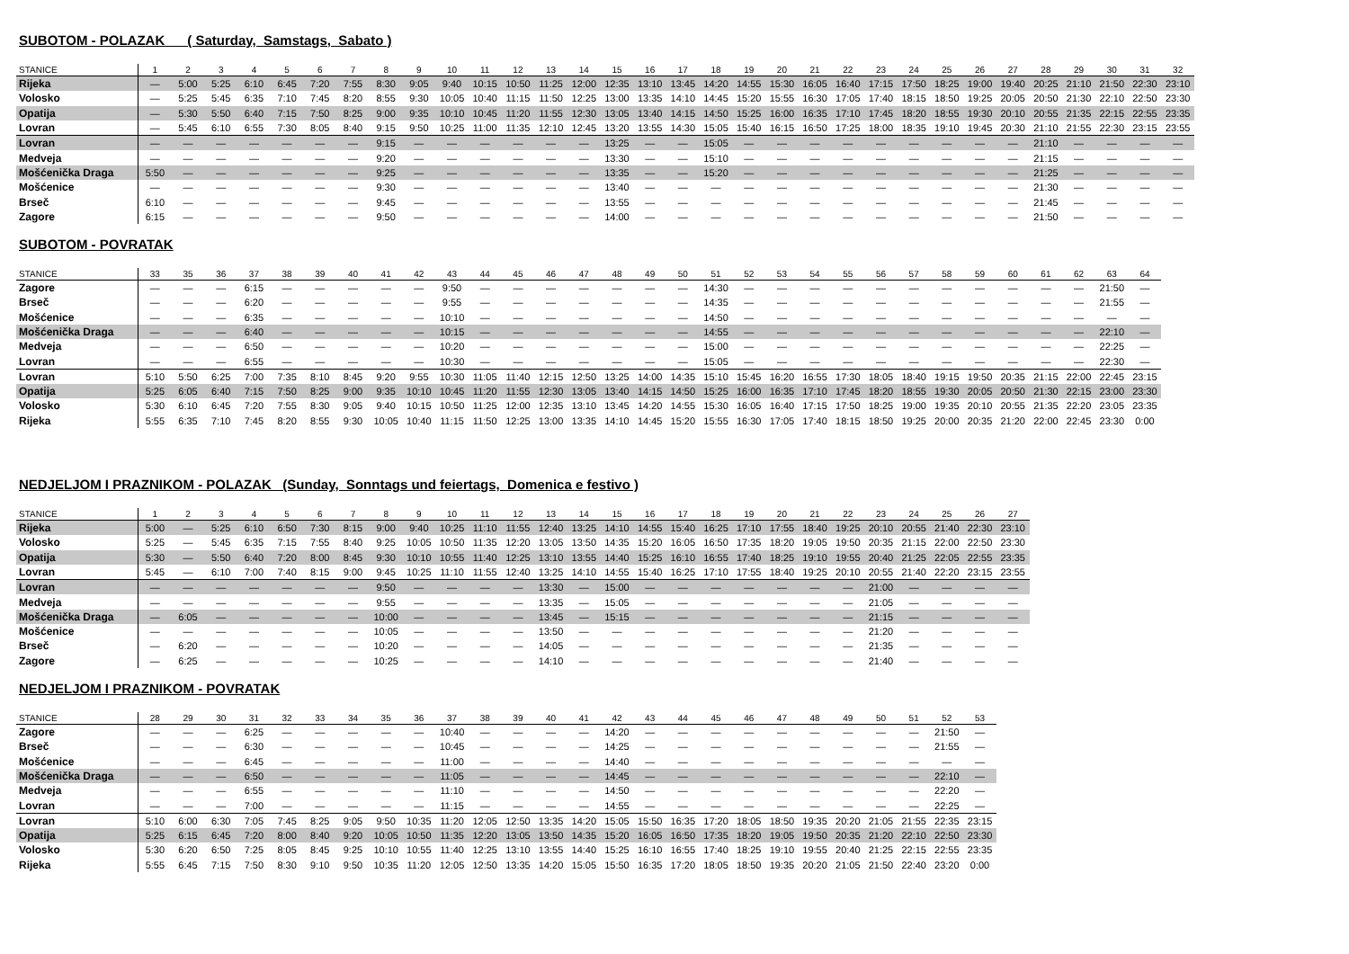SUBOTOM - POLAZAK ( Saturday, Samstags, Sabato )
| STANICE | 1 | 2 | 3 | 4 | 5 | 6 | 7 | 8 | 9 | 10 | 11 | 12 | 13 | 14 | 15 | 16 | 17 | 18 | 19 | 20 | 21 | 22 | 23 | 24 | 25 | 26 | 27 | 28 | 29 | 30 | 31 | 32 |
| --- | --- | --- | --- | --- | --- | --- | --- | --- | --- | --- | --- | --- | --- | --- | --- | --- | --- | --- | --- | --- | --- | --- | --- | --- | --- | --- | --- | --- | --- | --- | --- | --- |
| Rijeka | — | 5:00 | 5:25 | 6:10 | 6:45 | 7:20 | 7:55 | 8:30 | 9:05 | 9:40 | 10:15 | 10:50 | 11:25 | 12:00 | 12:35 | 13:10 | 13:45 | 14:20 | 14:55 | 15:30 | 16:05 | 16:40 | 17:15 | 17:50 | 18:25 | 19:00 | 19:40 | 20:25 | 21:10 | 21:50 | 22:30 | 23:10 |
| Volosko | — | 5:25 | 5:45 | 6:35 | 7:10 | 7:45 | 8:20 | 8:55 | 9:30 | 10:05 | 10:40 | 11:15 | 11:50 | 12:25 | 13:00 | 13:35 | 14:10 | 14:45 | 15:20 | 15:55 | 16:30 | 17:05 | 17:40 | 18:15 | 18:50 | 19:25 | 20:05 | 20:50 | 21:30 | 22:10 | 22:50 | 23:30 |
| Opatija | — | 5:30 | 5:50 | 6:40 | 7:15 | 7:50 | 8:25 | 9:00 | 9:35 | 10:10 | 10:45 | 11:20 | 11:55 | 12:30 | 13:05 | 13:40 | 14:15 | 14:50 | 15:25 | 16:00 | 16:35 | 17:10 | 17:45 | 18:20 | 18:55 | 19:30 | 20:10 | 20:55 | 21:35 | 22:15 | 22:55 | 23:35 |
| Lovran | — | 5:45 | 6:10 | 6:55 | 7:30 | 8:05 | 8:40 | 9:15 | 9:50 | 10:25 | 11:00 | 11:35 | 12:10 | 12:45 | 13:20 | 13:55 | 14:30 | 15:05 | 15:40 | 16:15 | 16:50 | 17:25 | 18:00 | 18:35 | 19:10 | 19:45 | 20:30 | 21:10 | 21:55 | 22:30 | 23:15 | 23:55 |
| Lovran | — | — | — | — | — | — | — | 9:15 | — | — | — | — | — | — | 13:25 | — | — | 15:05 | — | — | — | — | — | — | — | — | — | 21:10 | — | — | — | — |
| Medveja | — | — | — | — | — | — | — | 9:20 | — | — | — | — | — | — | 13:30 | — | — | 15:10 | — | — | — | — | — | — | — | — | — | 21:15 | — | — | — | — |
| Mošćenička Draga | 5:50 | — | — | — | — | — | — | 9:25 | — | — | — | — | — | — | 13:35 | — | — | 15:20 | — | — | — | — | — | — | — | — | — | 21:25 | — | — | — | — |
| Mošćenice | — | — | — | — | — | — | — | 9:30 | — | — | — | — | — | — | 13:40 | — | — | — | — | — | — | — | — | — | — | — | — | 21:30 | — | — | — | — |
| Brseč | 6:10 | — | — | — | — | — | — | 9:45 | — | — | — | — | — | — | 13:55 | — | — | — | — | — | — | — | — | — | — | — | — | 21:45 | — | — | — | — |
| Zagore | 6:15 | — | — | — | — | — | — | 9:50 | — | — | — | — | — | — | 14:00 | — | — | — | — | — | — | — | — | — | — | — | — | 21:50 | — | — | — | — |
SUBOTOM - POVRATAK
| STANICE | 33 | 35 | 36 | 37 | 38 | 39 | 40 | 41 | 42 | 43 | 44 | 45 | 46 | 47 | 48 | 49 | 50 | 51 | 52 | 53 | 54 | 55 | 56 | 57 | 58 | 59 | 60 | 61 | 62 | 63 | 64 |
| --- | --- | --- | --- | --- | --- | --- | --- | --- | --- | --- | --- | --- | --- | --- | --- | --- | --- | --- | --- | --- | --- | --- | --- | --- | --- | --- | --- | --- | --- | --- | --- |
| Zagore | — | — | — | 6:15 | — | — | — | — | — | 9:50 | — | — | — | — | — | — | — | 14:30 | — | — | — | — | — | — | — | — | — | — | — | 21:50 | — |
| Brseč | — | — | — | 6:20 | — | — | — | — | — | 9:55 | — | — | — | — | — | — | — | 14:35 | — | — | — | — | — | — | — | — | — | — | — | 21:55 | — |
| Mošćenice | — | — | — | 6:35 | — | — | — | — | — | 10:10 | — | — | — | — | — | — | — | 14:50 | — | — | — | — | — | — | — | — | — | — | — | — | — |
| Mošćenička Draga | — | — | — | 6:40 | — | — | — | — | — | 10:15 | — | — | — | — | — | — | — | 14:55 | — | — | — | — | — | — | — | — | — | — | — | 22:10 | — |
| Medveja | — | — | — | 6:50 | — | — | — | — | — | 10:20 | — | — | — | — | — | — | — | 15:00 | — | — | — | — | — | — | — | — | — | — | — | 22:25 | — |
| Lovran | — | — | — | 6:55 | — | — | — | — | — | 10:30 | — | — | — | — | — | — | — | 15:05 | — | — | — | — | — | — | — | — | — | — | — | 22:30 | — |
| Lovran | 5:10 | 5:50 | 6:25 | 7:00 | 7:35 | 8:10 | 8:45 | 9:20 | 9:55 | 10:30 | 11:05 | 11:40 | 12:15 | 12:50 | 13:25 | 14:00 | 14:35 | 15:10 | 15:45 | 16:20 | 16:55 | 17:30 | 18:05 | 18:40 | 19:15 | 19:50 | 20:35 | 21:15 | 22:00 | 22:45 | 23:15 |
| Opatija | 5:25 | 6:05 | 6:40 | 7:15 | 7:50 | 8:25 | 9:00 | 9:35 | 10:10 | 10:45 | 11:20 | 11:55 | 12:30 | 13:05 | 13:40 | 14:15 | 14:50 | 15:25 | 16:00 | 16:35 | 17:10 | 17:45 | 18:20 | 18:55 | 19:30 | 20:05 | 20:50 | 21:30 | 22:15 | 23:00 | 23:30 |
| Volosko | 5:30 | 6:10 | 6:45 | 7:20 | 7:55 | 8:30 | 9:05 | 9:40 | 10:15 | 10:50 | 11:25 | 12:00 | 12:35 | 13:10 | 13:45 | 14:20 | 14:55 | 15:30 | 16:05 | 16:40 | 17:15 | 17:50 | 18:25 | 19:00 | 19:35 | 20:10 | 20:55 | 21:35 | 22:20 | 23:05 | 23:35 |
| Rijeka | 5:55 | 6:35 | 7:10 | 7:45 | 8:20 | 8:55 | 9:30 | 10:05 | 10:40 | 11:15 | 11:50 | 12:25 | 13:00 | 13:35 | 14:10 | 14:45 | 15:20 | 15:55 | 16:30 | 17:05 | 17:40 | 18:15 | 18:50 | 19:25 | 20:00 | 20:35 | 21:20 | 22:00 | 22:45 | 23:30 | 0:00 |
NEDJELJOM I PRAZNIKOM - POLAZAK (Sunday, Sonntags und feiertags, Domenica e festivo )
| STANICE | 1 | 2 | 3 | 4 | 5 | 6 | 7 | 8 | 9 | 10 | 11 | 12 | 13 | 14 | 15 | 16 | 17 | 18 | 19 | 20 | 21 | 22 | 23 | 24 | 25 | 26 | 27 |
| --- | --- | --- | --- | --- | --- | --- | --- | --- | --- | --- | --- | --- | --- | --- | --- | --- | --- | --- | --- | --- | --- | --- | --- | --- | --- | --- | --- |
| Rijeka | 5:00 | — | 5:25 | 6:10 | 6:50 | 7:30 | 8:15 | 9:00 | 9:40 | 10:25 | 11:10 | 11:55 | 12:40 | 13:25 | 14:10 | 14:55 | 15:40 | 16:25 | 17:10 | 17:55 | 18:40 | 19:25 | 20:10 | 20:55 | 21:40 | 22:30 | 23:10 |
| Volosko | 5:25 | — | 5:45 | 6:35 | 7:15 | 7:55 | 8:40 | 9:25 | 10:05 | 10:50 | 11:35 | 12:20 | 13:05 | 13:50 | 14:35 | 15:20 | 16:05 | 16:50 | 17:35 | 18:20 | 19:05 | 19:50 | 20:35 | 21:15 | 22:00 | 22:50 | 23:30 |
| Opatija | 5:30 | — | 5:50 | 6:40 | 7:20 | 8:00 | 8:45 | 9:30 | 10:10 | 10:55 | 11:40 | 12:25 | 13:10 | 13:55 | 14:40 | 15:25 | 16:10 | 16:55 | 17:40 | 18:25 | 19:10 | 19:55 | 20:40 | 21:25 | 22:05 | 22:55 | 23:35 |
| Lovran | 5:45 | — | 6:10 | 7:00 | 7:40 | 8:15 | 9:00 | 9:45 | 10:25 | 11:10 | 11:55 | 12:40 | 13:25 | 14:10 | 14:55 | 15:40 | 16:25 | 17:10 | 17:55 | 18:40 | 19:25 | 20:10 | 20:55 | 21:40 | 22:20 | 23:15 | 23:55 |
| Lovran | — | — | — | — | — | — | — | 9:50 | — | — | — | — | 13:30 | — | 15:00 | — | — | — | — | — | — | — | 21:00 | — | — | — | — |
| Medveja | — | — | — | — | — | — | — | 9:55 | — | — | — | — | 13:35 | — | 15:05 | — | — | — | — | — | — | — | 21:05 | — | — | — | — |
| Mošćenička Draga | — | 6:05 | — | — | — | — | — | 10:00 | — | — | — | — | 13:45 | — | 15:15 | — | — | — | — | — | — | — | 21:15 | — | — | — | — |
| Mošćenice | — | — | — | — | — | — | — | 10:05 | — | — | — | — | 13:50 | — | — | — | — | — | — | — | — | — | 21:20 | — | — | — | — |
| Brseč | — | 6:20 | — | — | — | — | — | 10:20 | — | — | — | — | 14:05 | — | — | — | — | — | — | — | — | — | 21:35 | — | — | — | — |
| Zagore | — | 6:25 | — | — | — | — | — | 10:25 | — | — | — | — | 14:10 | — | — | — | — | — | — | — | — | — | 21:40 | — | — | — | — |
NEDJELJOM I PRAZNIKOM - POVRATAK
| STANICE | 28 | 29 | 30 | 31 | 32 | 33 | 34 | 35 | 36 | 37 | 38 | 39 | 40 | 41 | 42 | 43 | 44 | 45 | 46 | 47 | 48 | 49 | 50 | 51 | 52 | 53 |
| --- | --- | --- | --- | --- | --- | --- | --- | --- | --- | --- | --- | --- | --- | --- | --- | --- | --- | --- | --- | --- | --- | --- | --- | --- | --- | --- |
| Zagore | — | — | — | 6:25 | — | — | — | — | — | 10:40 | — | — | — | — | 14:20 | — | — | — | — | — | — | — | — | — | 21:50 | — |
| Brseč | — | — | — | 6:30 | — | — | — | — | — | 10:45 | — | — | — | — | 14:25 | — | — | — | — | — | — | — | — | — | 21:55 | — |
| Mošćenice | — | — | — | 6:45 | — | — | — | — | — | 11:00 | — | — | — | — | 14:40 | — | — | — | — | — | — | — | — | — | — | — |
| Mošćenička Draga | — | — | — | 6:50 | — | — | — | — | — | 11:05 | — | — | — | — | 14:45 | — | — | — | — | — | — | — | — | — | 22:10 | — |
| Medveja | — | — | — | 6:55 | — | — | — | — | — | 11:10 | — | — | — | — | 14:50 | — | — | — | — | — | — | — | — | — | 22:20 | — |
| Lovran | — | — | — | 7:00 | — | — | — | — | — | 11:15 | — | — | — | — | 14:55 | — | — | — | — | — | — | — | — | — | 22:25 | — |
| Lovran | 5:10 | 6:00 | 6:30 | 7:05 | 7:45 | 8:25 | 9:05 | 9:50 | 10:35 | 11:20 | 12:05 | 12:50 | 13:35 | 14:20 | 15:05 | 15:50 | 16:35 | 17:20 | 18:05 | 18:50 | 19:35 | 20:20 | 21:05 | 21:55 | 22:35 | 23:15 |
| Opatija | 5:25 | 6:15 | 6:45 | 7:20 | 8:00 | 8:40 | 9:20 | 10:05 | 10:50 | 11:35 | 12:20 | 13:05 | 13:50 | 14:35 | 15:20 | 16:05 | 16:50 | 17:35 | 18:20 | 19:05 | 19:50 | 20:35 | 21:20 | 22:10 | 22:50 | 23:30 |
| Volosko | 5:30 | 6:20 | 6:50 | 7:25 | 8:05 | 8:45 | 9:25 | 10:10 | 10:55 | 11:40 | 12:25 | 13:10 | 13:55 | 14:40 | 15:25 | 16:10 | 16:55 | 17:40 | 18:25 | 19:10 | 19:55 | 20:40 | 21:25 | 22:15 | 22:55 | 23:35 |
| Rijeka | 5:55 | 6:45 | 7:15 | 7:50 | 8:30 | 9:10 | 9:50 | 10:35 | 11:20 | 12:05 | 12:50 | 13:35 | 14:20 | 15:05 | 15:50 | 16:35 | 17:20 | 18:05 | 18:50 | 19:35 | 20:20 | 21:05 | 21:50 | 22:40 | 23:20 | 0:00 |